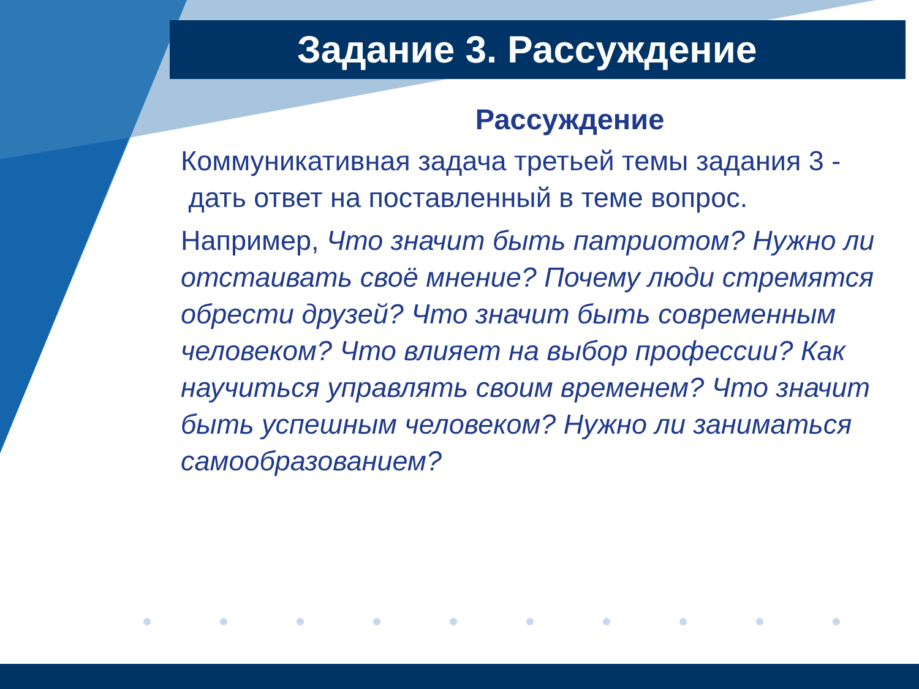Задание 3. Рассуждение
Рассуждение
Коммуникативная задача третьей темы задания 3 - дать ответ на поставленный в теме вопрос.
Например, Что значит быть патриотом? Нужно ли отстаивать своё мнение? Почему люди стремятся обрести друзей? Что значит быть современным человеком? Что влияет на выбор профессии? Как научиться управлять своим временем? Что значит быть успешным человеком? Нужно ли заниматься самообразованием?